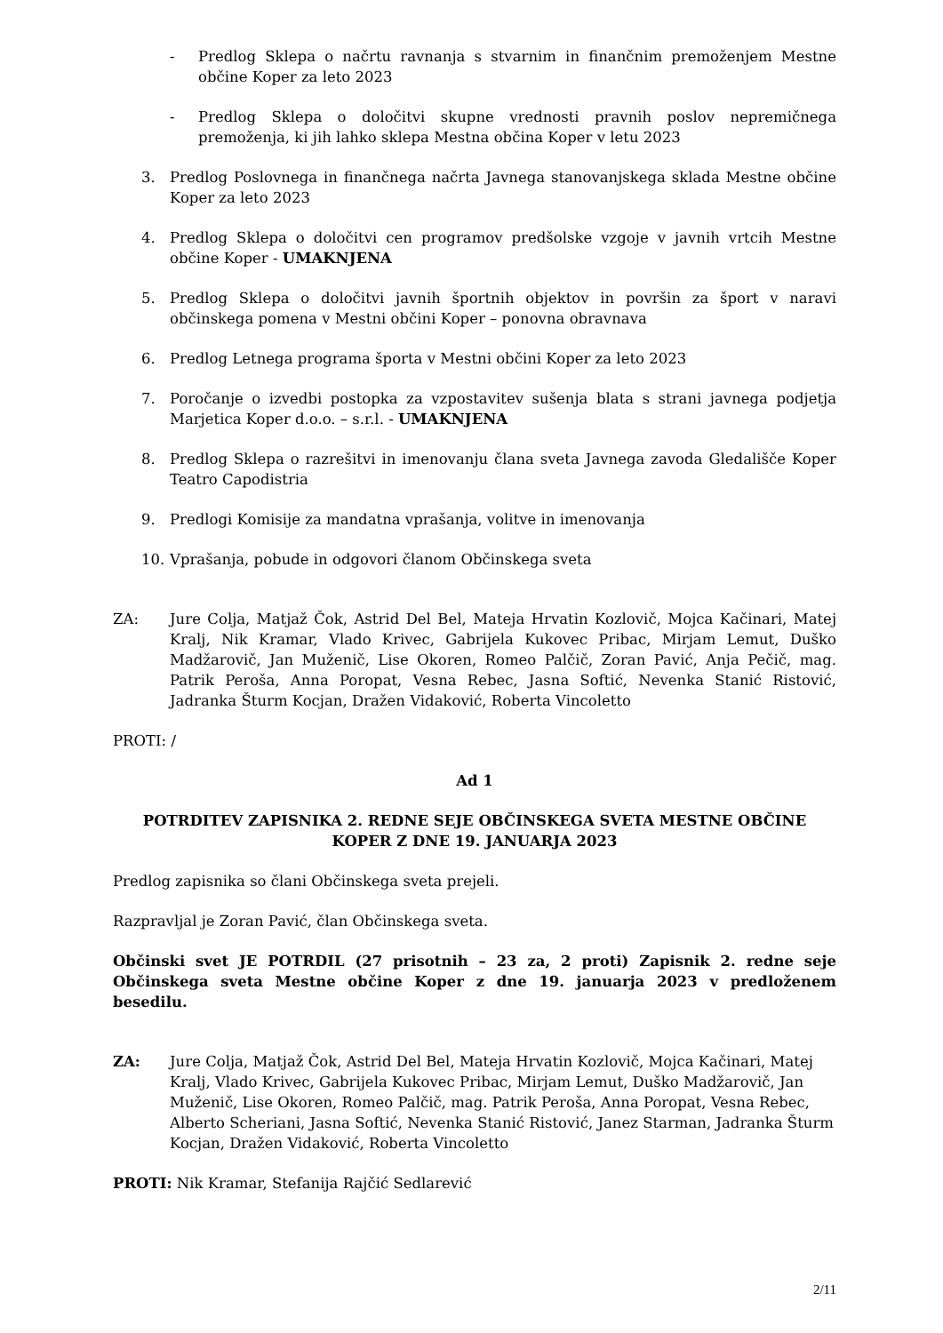- Predlog Sklepa o načrtu ravnanja s stvarnim in finančnim premoženjem Mestne občine Koper za leto 2023
- Predlog Sklepa o določitvi skupne vrednosti pravnih poslov nepremičnega premoženja, ki jih lahko sklepa Mestna občina Koper v letu 2023
3. Predlog Poslovnega in finančnega načrta Javnega stanovanjskega sklada Mestne občine Koper za leto 2023
4. Predlog Sklepa o določitvi cen programov predšolske vzgoje v javnih vrtcih Mestne občine Koper - UMAKNJENA
5. Predlog Sklepa o določitvi javnih športnih objektov in površin za šport v naravi občinskega pomena v Mestni občini Koper – ponovna obravnava
6. Predlog Letnega programa športa v Mestni občini Koper za leto 2023
7. Poročanje o izvedbi postopka za vzpostavitev sušenja blata s strani javnega podjetja Marjetica Koper d.o.o. – s.r.l. - UMAKNJENA
8. Predlog Sklepa o razrešitvi in imenovanju člana sveta Javnega zavoda Gledališče Koper Teatro Capodistria
9. Predlogi Komisije za mandatna vprašanja, volitve in imenovanja
10. Vprašanja, pobude in odgovori članom Občinskega sveta
ZA: Jure Colja, Matjaž Čok, Astrid Del Bel, Mateja Hrvatin Kozlovič, Mojca Kačinari, Matej Kralj, Nik Kramar, Vlado Krivec, Gabrijela Kukovec Pribac, Mirjam Lemut, Duško Madžarovič, Jan Muženič, Lise Okoren, Romeo Palčič, Zoran Pavić, Anja Pečič, mag. Patrik Peroša, Anna Poropat, Vesna Rebec, Jasna Softić, Nevenka Stanić Ristović, Jadranka Šturm Kocjan, Dražen Vidaković, Roberta Vincoletto
PROTI: /
Ad 1
POTRDITEV ZAPISNIKA 2. REDNE SEJE OBČINSKEGA SVETA MESTNE OBČINE KOPER Z DNE 19. JANUARJA 2023
Predlog zapisnika so člani Občinskega sveta prejeli.
Razpravljal je Zoran Pavić, član Občinskega sveta.
Občinski svet JE POTRDIL (27 prisotnih – 23 za, 2 proti) Zapisnik 2. redne seje Občinskega sveta Mestne občine Koper z dne 19. januarja 2023 v predloženem besedilu.
ZA: Jure Colja, Matjaž Čok, Astrid Del Bel, Mateja Hrvatin Kozlovič, Mojca Kačinari, Matej Kralj, Vlado Krivec, Gabrijela Kukovec Pribac, Mirjam Lemut, Duško Madžarovič, Jan Muženič, Lise Okoren, Romeo Palčič, mag. Patrik Peroša, Anna Poropat, Vesna Rebec, Alberto Scheriani, Jasna Softić, Nevenka Stanić Ristović, Janez Starman, Jadranka Šturm Kocjan, Dražen Vidaković, Roberta Vincoletto
PROTI: Nik Kramar, Stefanija Rajčić Sedlarević
2/11